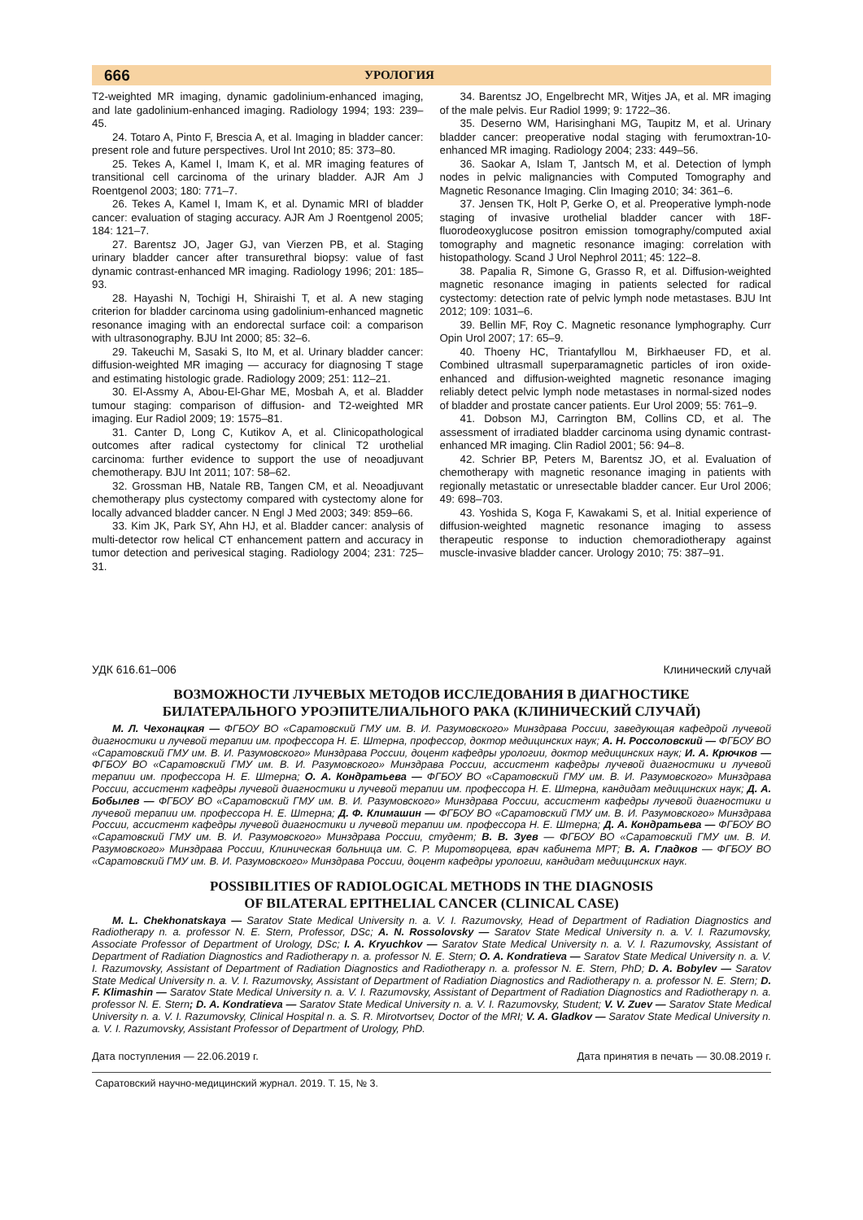666 УРОЛОГИЯ
T2-weighted MR imaging, dynamic gadolinium-enhanced imaging, and late gadolinium-enhanced imaging. Radiology 1994; 193: 239–45.
24. Totaro A, Pinto F, Brescia A, et al. Imaging in bladder cancer: present role and future perspectives. Urol Int 2010; 85: 373–80.
25. Tekes A, Kamel I, Imam K, et al. MR imaging features of transitional cell carcinoma of the urinary bladder. AJR Am J Roentgenol 2003; 180: 771–7.
26. Tekes A, Kamel I, Imam K, et al. Dynamic MRI of bladder cancer: evaluation of staging accuracy. AJR Am J Roentgenol 2005; 184: 121–7.
27. Barentsz JO, Jager GJ, van Vierzen PB, et al. Staging urinary bladder cancer after transurethral biopsy: value of fast dynamic contrast-enhanced MR imaging. Radiology 1996; 201: 185–93.
28. Hayashi N, Tochigi H, Shiraishi T, et al. A new staging criterion for bladder carcinoma using gadolinium-enhanced magnetic resonance imaging with an endorectal surface coil: a comparison with ultrasonography. BJU Int 2000; 85: 32–6.
29. Takeuchi M, Sasaki S, Ito M, et al. Urinary bladder cancer: diffusion-weighted MR imaging — accuracy for diagnosing T stage and estimating histologic grade. Radiology 2009; 251: 112–21.
30. El-Assmy A, Abou-El-Ghar ME, Mosbah A, et al. Bladder tumour staging: comparison of diffusion- and T2-weighted MR imaging. Eur Radiol 2009; 19: 1575–81.
31. Canter D, Long C, Kutikov A, et al. Clinicopathological outcomes after radical cystectomy for clinical T2 urothelial carcinoma: further evidence to support the use of neoadjuvant chemotherapy. BJU Int 2011; 107: 58–62.
32. Grossman HB, Natale RB, Tangen CM, et al. Neoadjuvant chemotherapy plus cystectomy compared with cystectomy alone for locally advanced bladder cancer. N Engl J Med 2003; 349: 859–66.
33. Kim JK, Park SY, Ahn HJ, et al. Bladder cancer: analysis of multi-detector row helical CT enhancement pattern and accuracy in tumor detection and perivesical staging. Radiology 2004; 231: 725–31.
34. Barentsz JO, Engelbrecht MR, Witjes JA, et al. MR imaging of the male pelvis. Eur Radiol 1999; 9: 1722–36.
35. Deserno WM, Harisinghani MG, Taupitz M, et al. Urinary bladder cancer: preoperative nodal staging with ferumoxtran-10-enhanced MR imaging. Radiology 2004; 233: 449–56.
36. Saokar A, Islam T, Jantsch M, et al. Detection of lymph nodes in pelvic malignancies with Computed Tomography and Magnetic Resonance Imaging. Clin Imaging 2010; 34: 361–6.
37. Jensen TK, Holt P, Gerke O, et al. Preoperative lymph-node staging of invasive urothelial bladder cancer with 18F-fluorodeoxyglucose positron emission tomography/computed axial tomography and magnetic resonance imaging: correlation with histopathology. Scand J Urol Nephrol 2011; 45: 122–8.
38. Papalia R, Simone G, Grasso R, et al. Diffusion-weighted magnetic resonance imaging in patients selected for radical cystectomy: detection rate of pelvic lymph node metastases. BJU Int 2012; 109: 1031–6.
39. Bellin MF, Roy C. Magnetic resonance lymphography. Curr Opin Urol 2007; 17: 65–9.
40. Thoeny HC, Triantafyllou M, Birkhaeuser FD, et al. Combined ultrasmall superparamagnetic particles of iron oxide-enhanced and diffusion-weighted magnetic resonance imaging reliably detect pelvic lymph node metastases in normal-sized nodes of bladder and prostate cancer patients. Eur Urol 2009; 55: 761–9.
41. Dobson MJ, Carrington BM, Collins CD, et al. The assessment of irradiated bladder carcinoma using dynamic contrast-enhanced MR imaging. Clin Radiol 2001; 56: 94–8.
42. Schrier BP, Peters M, Barentsz JO, et al. Evaluation of chemotherapy with magnetic resonance imaging in patients with regionally metastatic or unresectable bladder cancer. Eur Urol 2006; 49: 698–703.
43. Yoshida S, Koga F, Kawakami S, et al. Initial experience of diffusion-weighted magnetic resonance imaging to assess therapeutic response to induction chemoradiotherapy against muscle-invasive bladder cancer. Urology 2010; 75: 387–91.
УДК 616.61–006 Клинический случай
ВОЗМОЖНОСТИ ЛУЧЕВЫХ МЕТОДОВ ИССЛЕДОВАНИЯ В ДИАГНОСТИКЕ
БИЛАТЕРАЛЬНОГО УРОЭПИТЕЛИАЛЬНОГО РАКА (КЛИНИЧЕСКИЙ СЛУЧАЙ)
М. Л. Чехонацкая — ФГБОУ ВО «Саратовский ГМУ им. В. И. Разумовского» Минздрава России, заведующая кафедрой лучевой диагностики и лучевой терапии им. профессора Н. Е. Штерна, профессор, доктор медицинских наук; А. Н. Россоловский — ФГБОУ ВО «Саратовский ГМУ им. В. И. Разумовского» Минздрава России, доцент кафедры урологии, доктор медицинских наук; И. А. Крючков — ФГБОУ ВО «Саратовский ГМУ им. В. И. Разумовского» Минздрава России, ассистент кафедры лучевой диагностики и лучевой терапии им. профессора Н. Е. Штерна; О. А. Кондратьева — ФГБОУ ВО «Саратовский ГМУ им. В. И. Разумовского» Минздрава России, ассистент кафедры лучевой диагностики и лучевой терапии им. профессора Н. Е. Штерна, кандидат медицинских наук; Д. А. Бобылев — ФГБОУ ВО «Саратовский ГМУ им. В. И. Разумовского» Минздрава России, ассистент кафедры лучевой диагностики и лучевой терапии им. профессора Н. Е. Штерна; Д. Ф. Климашин — ФГБОУ ВО «Саратовский ГМУ им. В. И. Разумовского» Минздрава России, ассистент кафедры лучевой диагностики и лучевой терапии им. профессора Н. Е. Штерна; Д. А. Кондратьева — ФГБОУ ВО «Саратовский ГМУ им. В. И. Разумовского» Минздрава России, студент; В. В. Зуев — ФГБОУ ВО «Саратовский ГМУ им. В. И. Разумовского» Минздрава России, Клиническая больница им. С. Р. Миротворцева, врач кабинета МРТ; В. А. Гладков — ФГБОУ ВО «Саратовский ГМУ им. В. И. Разумовского» Минздрава России, доцент кафедры урологии, кандидат медицинских наук.
POSSIBILITIES OF RADIOLOGICAL METHODS IN THE DIAGNOSIS
OF BILATERAL EPITHELIAL CANCER (CLINICAL CASE)
M. L. Chekhonatskaya — Saratov State Medical University n. a. V. I. Razumovsky, Head of Department of Radiation Diagnostics and Radiotherapy n. a. professor N. E. Stern, Professor, DSc; A. N. Rossolovsky — Saratov State Medical University n. a. V. I. Razumovsky, Associate Professor of Department of Urology, DSc; I. A. Kryuchkov — Saratov State Medical University n. a. V. I. Razumovsky, Assistant of Department of Radiation Diagnostics and Radiotherapy n. a. professor N. E. Stern; O. A. Kondratieva — Saratov State Medical University n. a. V. I. Razumovsky, Assistant of Department of Radiation Diagnostics and Radiotherapy n. a. professor N. E. Stern, PhD; D. A. Bobylev — Saratov State Medical University n. a. V. I. Razumovsky, Assistant of Department of Radiation Diagnostics and Radiotherapy n. a. professor N. E. Stern; D. F. Klimashin — Saratov State Medical University n. a. V. I. Razumovsky, Assistant of Department of Radiation Diagnostics and Radiotherapy n. a. professor N. E. Stern; D. A. Kondratieva — Saratov State Medical University n. a. V. I. Razumovsky, Student; V. V. Zuev — Saratov State Medical University n. a. V. I. Razumovsky, Clinical Hospital n. a. S. R. Mirotvortsev, Doctor of the MRI; V. A. Gladkov — Saratov State Medical University n. a. V. I. Razumovsky, Assistant Professor of Department of Urology, PhD.
Дата поступления — 22.06.2019 г. Дата принятия в печать — 30.08.2019 г.
Саратовский научно-медицинский журнал. 2019. Т. 15, № 3.